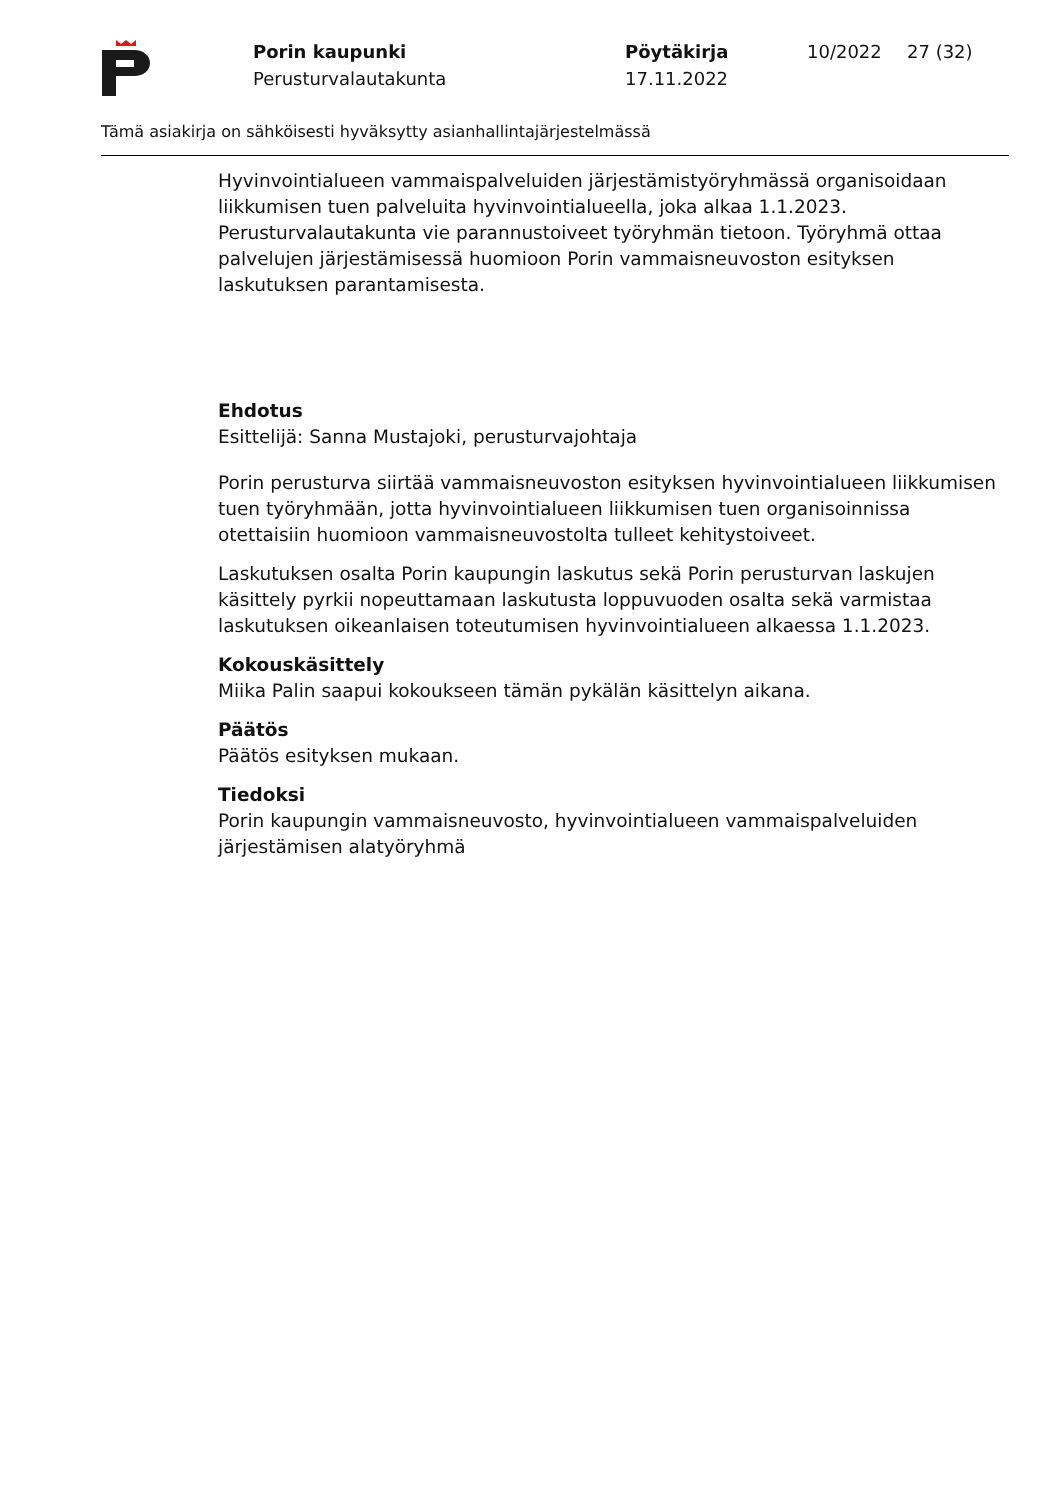Porin kaupunki
Perusturvalautakunta
Pöytäkirja
17.11.2022
10/2022 27 (32)
Tämä asiakirja on sähköisesti hyväksytty asianhallintajärjestelmässä
Hyvinvointialueen vammaispalveluiden järjestämistyöryhmässä organisoidaan liikkumisen tuen palveluita hyvinvointialueella, joka alkaa 1.1.2023. Perusturvalautakunta vie parannustoiveet työryhmän tietoon. Työryhmä ottaa palvelujen järjestämisessä huomioon Porin vammaisneuvoston esityksen laskutuksen parantamisesta.
Ehdotus
Esittelijä: Sanna Mustajoki, perusturvajohtaja
Porin perusturva siirtää vammaisneuvoston esityksen hyvinvointialueen liikkumisen tuen työryhmään, jotta hyvinvointialueen liikkumisen tuen organisoinnissa otettaisiin huomioon vammaisneuvostolta tulleet kehitystoiveet.
Laskutuksen osalta Porin kaupungin laskutus sekä Porin perusturvan laskujen käsittely pyrkii nopeuttamaan laskutusta loppuvuoden osalta sekä varmistaa laskutuksen oikeanlaisen toteutumisen hyvinvointialueen alkaessa 1.1.2023.
Kokouskäsittely
Miika Palin saapui kokoukseen tämän pykälän käsittelyn aikana.
Päätös
Päätös esityksen mukaan.
Tiedoksi
Porin kaupungin vammaisneuvosto, hyvinvointialueen vammaispalveluiden järjestämisen alatyöryhmä